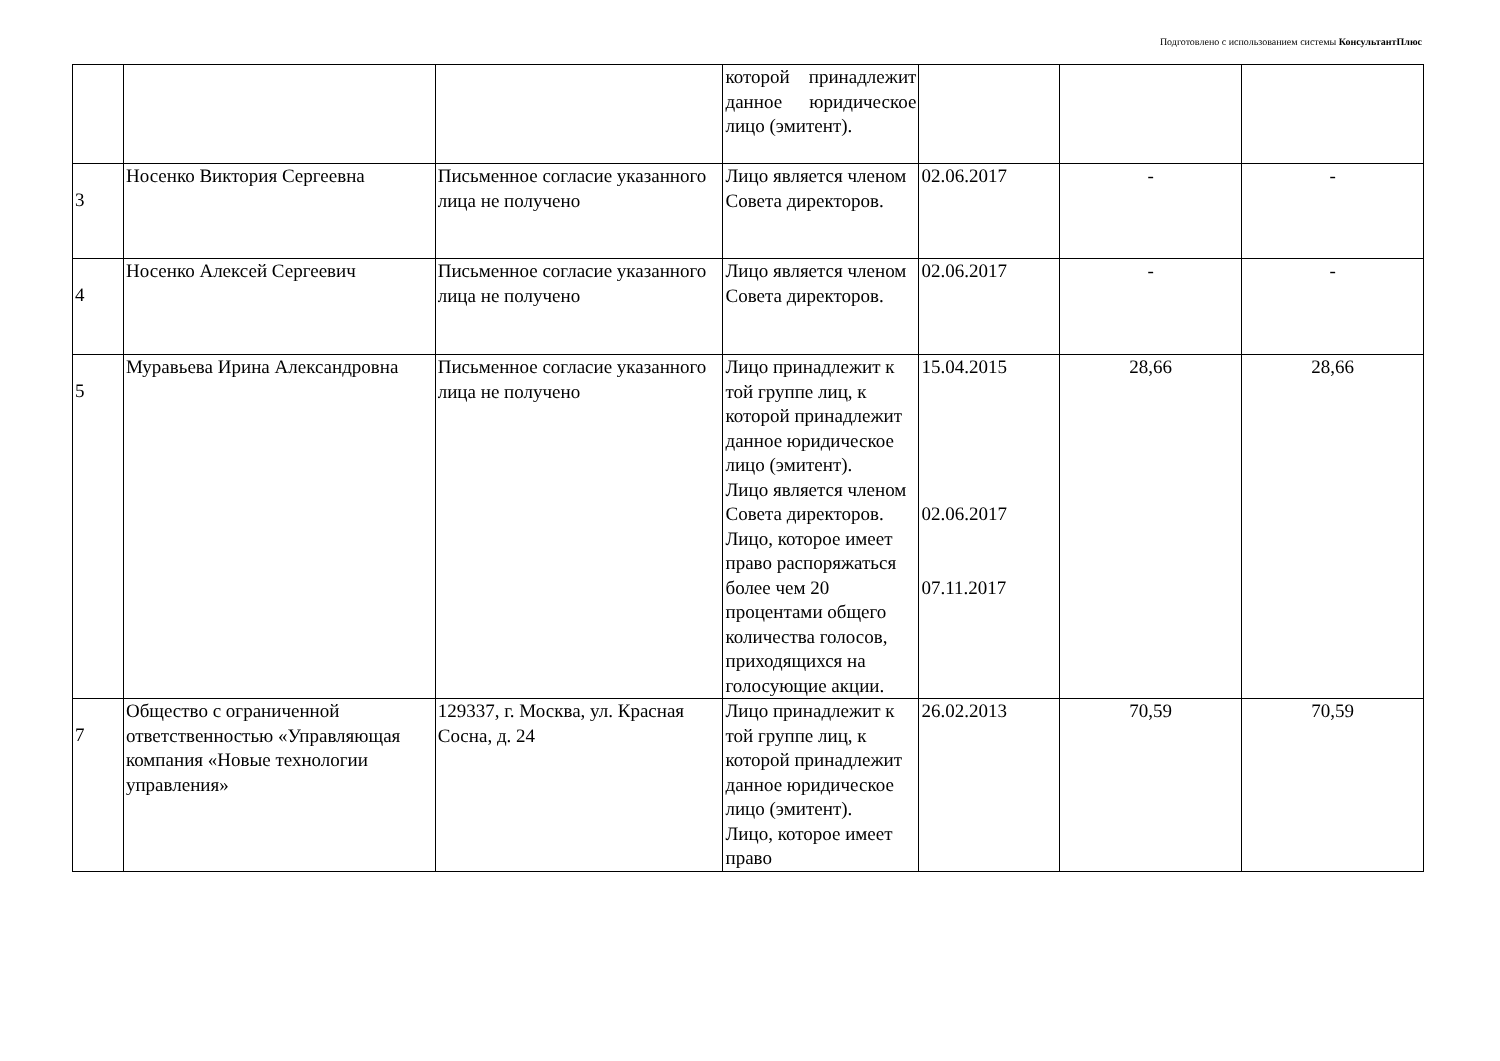Подготовлено с использованием системы КонсультантПлюс
| | | | которой принадлежит данное юридическое лицо (эмитент). | | | |
| 3 | Носенко Виктория Сергеевна | Письменное согласие указанного лица не получено | Лицо является членом Совета директоров. | 02.06.2017 | - | - |
| 4 | Носенко Алексей Сергеевич | Письменное согласие указанного лица не получено | Лицо является членом Совета директоров. | 02.06.2017 | - | - |
| 5 | Муравьева Ирина Александровна | Письменное согласие указанного лица не получено | Лицо принадлежит к той группе лиц, к которой принадлежит данное юридическое лицо (эмитент). Лицо является членом Совета директоров. Лицо, которое имеет право распоряжаться более чем 20 процентами общего количества голосов, приходящихся на голосующие акции. | 15.04.2015 02.06.2017 07.11.2017 | 28,66 | 28,66 |
| 7 | Общество с ограниченной ответственностью «Управляющая компания «Новые технологии управления» | 129337, г. Москва, ул. Красная Сосна, д. 24 | Лицо принадлежит к той группе лиц, к которой принадлежит данное юридическое лицо (эмитент). Лицо, которое имеет право | 26.02.2013 | 70,59 | 70,59 |